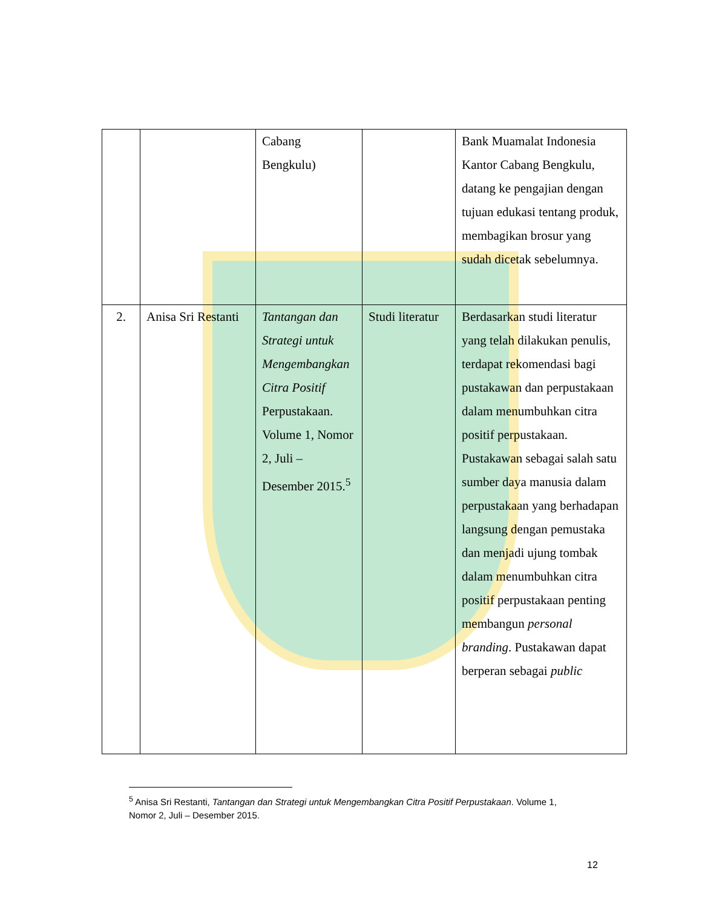| | | Cabang Bengkulu) | | Bank Muamalat Indonesia Kantor Cabang Bengkulu, datang ke pengajian dengan tujuan edukasi tentang produk, membagikan brosur yang sudah dicetak sebelumnya. |
| 2. | Anisa Sri Restanti | Tantangan dan Strategi untuk Mengembangkan Citra Positif Perpustakaan. Volume 1, Nomor 2, Juli – Desember 2015.<sup>5</sup> | Studi literatur | Berdasarkan studi literatur yang telah dilakukan penulis, terdapat rekomendasi bagi pustakawan dan perpustakaan dalam menumbuhkan citra positif perpustakaan. Pustakawan sebagai salah satu sumber daya manusia dalam perpustakaan yang berhadapan langsung dengan pemustaka dan menjadi ujung tombak dalam menumbuhkan citra positif perpustakaan penting membangun personal branding . Pustakawan dapat berperan sebagai public |
<sup>5</sup> Anisa Sri Restanti, Tantangan dan Strategi untuk Mengembangkan Citra Positif Perpustakaan. Volume 1, Nomor 2, Juli – Desember 2015.
12